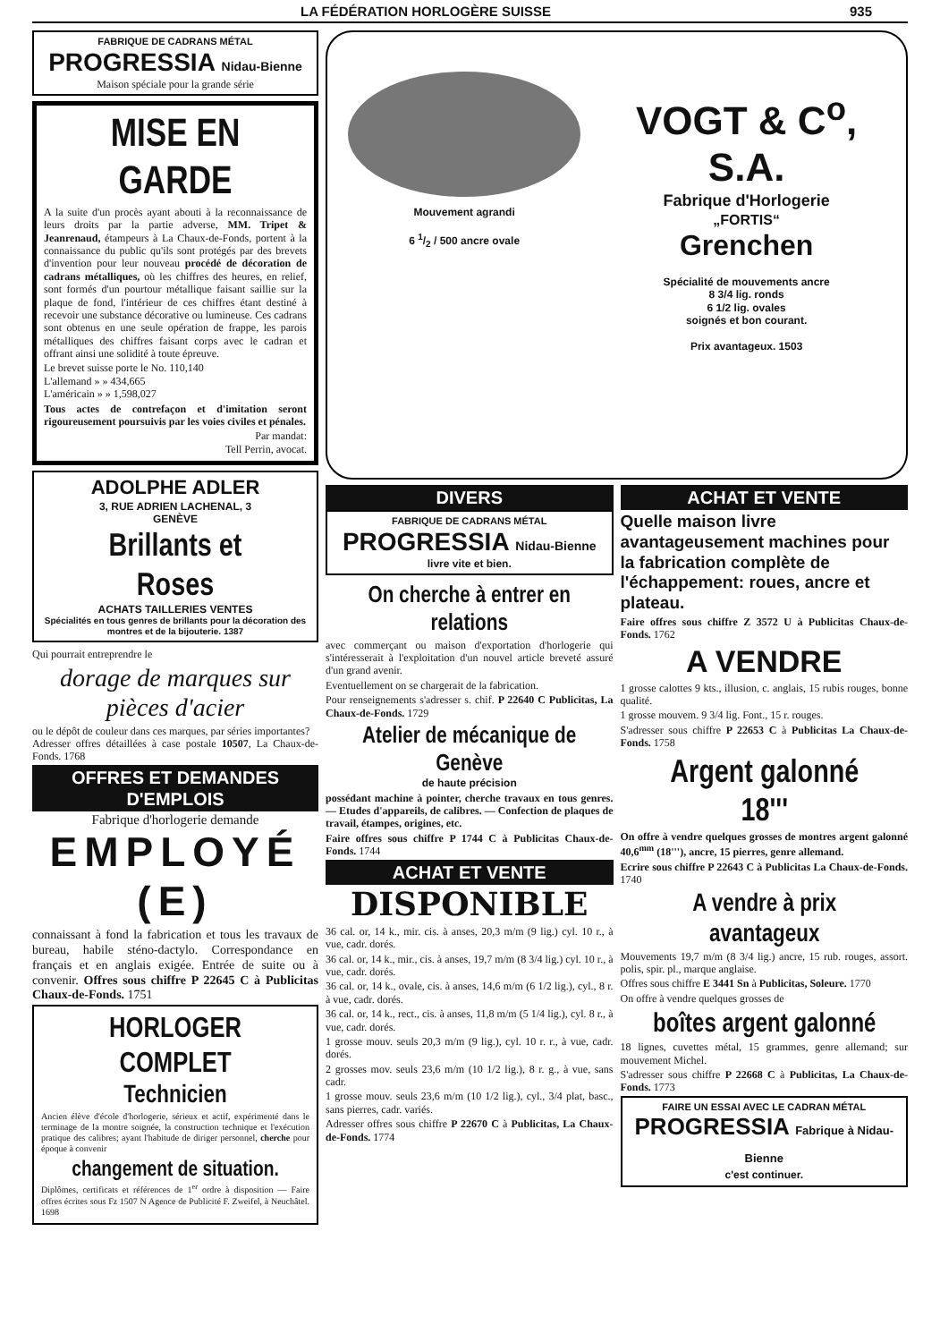LA FÉDÉRATION HORLOGÈRE SUISSE 935
FABRIQUE DE CADRANS MÉTAL
PROGRESSIA Nidau-Bienne
Maison spéciale pour la grande série
MISE EN GARDE
A la suite d'un procès ayant abouti à la reconnaissance de leurs droits par la partie adverse, MM. Tripet & Jeanrenaud, étampeurs à La Chaux-de-Fonds, portent à la connaissance du public qu'ils sont protégés par des brevets d'invention pour leur nouveau procédé de décoration de cadrans métalliques, où les chiffres des heures, en relief, sont formés d'un pourtour métallique faisant saillie sur la plaque de fond, l'intérieur de ces chiffres étant destiné à recevoir une substance décorative ou lumineuse. Ces cadrans sont obtenus en une seule opération de frappe, les parois métalliques des chiffres faisant corps avec le cadran et offrant ainsi une solidité à toute épreuve.
Le brevet suisse porte le No. 110,140
L'allemand » » 434,665
L'américain » » 1,598,027
Tous actes de contrefaçon et d'imitation seront rigoureusement poursuivis par les voies civiles et pénales.
Par mandat:
Tell Perrin, avocat.
ADOLPHE ADLER
3, RUE ADRIEN LACHENAL, 3
GENÈVE
Brillants et Roses
ACHATS TAILLERIES VENTES
Spécialités en tous genres de brillants pour la décoration des montres et de la bijouterie. 1387
Qui pourrait entreprendre le
dorage de marques sur pièces d'acier
ou le dépôt de couleur dans ces marques, par séries importantes?
Adresser offres détaillées à case postale 10507, La Chaux-de-Fonds. 1768
OFFRES ET DEMANDES D'EMPLOIS
Fabrique d'horlogerie demande
EMPLOYÉ (E)
connaissant à fond la fabrication et tous les travaux de bureau, habile sténo-dactylo. Correspondance en français et en anglais exigée. Entrée de suite ou à convenir. Offres sous chiffre P 22645 C à Publicitas Chaux-de-Fonds. 1751
HORLOGER COMPLET
Technicien
Ancien élève d'école d'horlogerie, sérieux et actif, expérimenté dans le terminage de la montre soignée, la construction technique et l'exécution pratique des calibres; ayant l'habitude de diriger personnel, cherche pour époque à convenir
changement de situation.
Diplômes, certificats et références de 1<sup>er</sup> ordre à disposition — Faire offres écrites sous Fz 1507 N Agence de Publicité F. Zweifel, à Neuchâtel. 1698
Mouvement agrandi
6 1/2 / 500 ancre ovale
VOGT & C<sup>o</sup>, S.A.
Fabrique d'Horlogerie
„FORTIS“
Grenchen
Spécialité de mouvements ancre
8 3/4 lig. ronds
6 1/2 lig. ovales
soignés et bon courant.
Prix avantageux. 1503
DIVERS
FABRIQUE DE CADRANS MÉTAL
PROGRESSIA Nidau-Bienne
livre vite et bien.
On cherche à entrer en relations
avec commerçant ou maison d'exportation d'horlogerie qui s'intéresserait à l'exploitation d'un nouvel article breveté assuré d'un grand avenir.
Eventuellement on se chargerait de la fabrication.
Pour renseignements s'adresser s. chif. P 22640 C Publicitas, La Chaux-de-Fonds. 1729
Atelier de mécanique de Genève
de haute précision
possédant machine à pointer, cherche travaux en tous genres. — Etudes d'appareils, de calibres. — Confection de plaques de travail, étampes, origines, etc.
Faire offres sous chiffre P 1744 C à Publicitas Chaux-de-Fonds. 1744
ACHAT ET VENTE
DISPONIBLE
36 cal. or, 14 k., mir. cis. à anses, 20,3 m/m (9 lig.) cyl. 10 r., à vue, cadr. dorés.
36 cal. or, 14 k., mir., cis. à anses, 19,7 m/m (8 3/4 lig.) cyl. 10 r., à vue, cadr. dorés.
36 cal. or, 14 k., ovale, cis. à anses, 14,6 m/m (6 1/2 lig.), cyl., 8 r. à vue, cadr. dorés.
36 cal. or, 14 k., rect., cis. à anses, 11,8 m/m (5 1/4 lig.), cyl. 8 r., à vue, cadr. dorés.
1 grosse mouv. seuls 20,3 m/m (9 lig.), cyl. 10 r. r., à vue, cadr. dorés.
2 grosses mov. seuls 23,6 m/m (10 1/2 lig.), 8 r. g., à vue, sans cadr.
1 grosse mouv. seuls 23,6 m/m (10 1/2 lig.), cyl., 3/4 plat, basc., sans pierres, cadr. variés.
Adresser offres sous chiffre P 22670 C à Publicitas, La Chaux-de-Fonds. 1774
ACHAT ET VENTE
Quelle maison livre avantageusement machines pour la fabrication complète de l'échappement: roues, ancre et plateau.
Faire offres sous chiffre Z 3572 U à Publicitas Chaux-de-Fonds. 1762
A VENDRE
1 grosse calottes 9 kts., illusion, c. anglais, 15 rubis rouges, bonne qualité.
1 grosse mouvem. 9 3/4 lig. Font., 15 r. rouges.
S'adresser sous chiffre P 22653 C à Publicitas La Chaux-de-Fonds. 1758
Argent galonné 18'''
On offre à vendre quelques grosses de montres argent galonné 40,6<sup>mm</sup> (18'''), ancre, 15 pierres, genre allemand.
Ecrire sous chiffre P 22643 C à Publicitas La Chaux-de-Fonds. 1740
A vendre à prix avantageux
Mouvements 19,7 m/m (8 3/4 lig.) ancre, 15 rub. rouges, assort. polis, spir. pl., marque anglaise.
Offres sous chiffre E 3441 Sn à Publicitas, Soleure. 1770
On offre à vendre quelques grosses de
boîtes argent galonné
18 lignes, cuvettes métal, 15 grammes, genre allemand; sur mouvement Michel.
S'adresser sous chiffre P 22668 C à Publicitas, La Chaux-de-Fonds. 1773
FAIRE UN ESSAI AVEC LE CADRAN MÉTAL
PROGRESSIA Fabrique à Nidau-Bienne
c'est continuer.